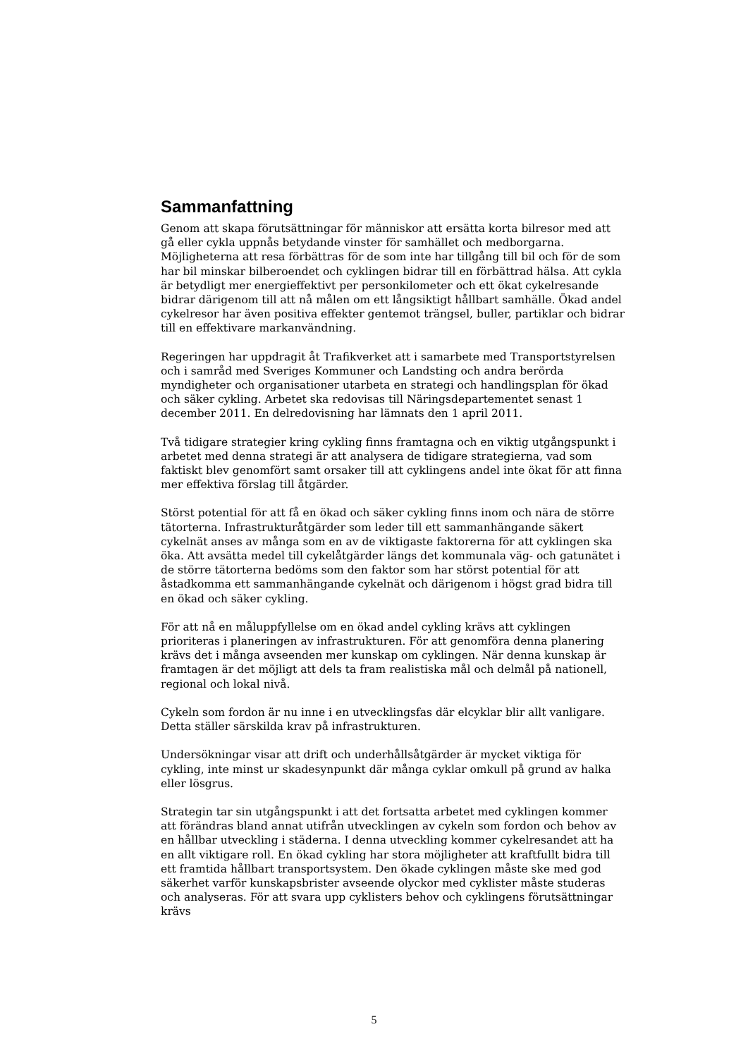Sammanfattning
Genom att skapa förutsättningar för människor att ersätta korta bilresor med att gå eller cykla uppnås betydande vinster för samhället och medborgarna. Möjligheterna att resa förbättras för de som inte har tillgång till bil och för de som har bil minskar bilberoendet och cyklingen bidrar till en förbättrad hälsa. Att cykla är betydligt mer energieffektivt per personkilometer och ett ökat cykelresande bidrar därigenom till att nå målen om ett långsiktigt hållbart samhälle. Ökad andel cykelresor har även positiva effekter gentemot trängsel, buller, partiklar och bidrar till en effektivare markanvändning.
Regeringen har uppdragit åt Trafikverket att i samarbete med Transportstyrelsen och i samråd med Sveriges Kommuner och Landsting och andra berörda myndigheter och organisationer utarbeta en strategi och handlingsplan för ökad och säker cykling. Arbetet ska redovisas till Näringsdepartementet senast 1 december 2011. En delredovisning har lämnats den 1 april 2011.
Två tidigare strategier kring cykling finns framtagna och en viktig utgångspunkt i arbetet med denna strategi är att analysera de tidigare strategierna, vad som faktiskt blev genomfört samt orsaker till att cyklingens andel inte ökat för att finna mer effektiva förslag till åtgärder.
Störst potential för att få en ökad och säker cykling finns inom och nära de större tätorterna. Infrastrukturåtgärder som leder till ett sammanhängande säkert cykelnät anses av många som en av de viktigaste faktorerna för att cyklingen ska öka. Att avsätta medel till cykelåtgärder längs det kommunala väg- och gatunätet i de större tätorterna bedöms som den faktor som har störst potential för att åstadkomma ett sammanhängande cykelnät och därigenom i högst grad bidra till en ökad och säker cykling.
För att nå en måluppfyllelse om en ökad andel cykling krävs att cyklingen prioriteras i planeringen av infrastrukturen. För att genomföra denna planering krävs det i många avseenden mer kunskap om cyklingen. När denna kunskap är framtagen är det möjligt att dels ta fram realistiska mål och delmål på nationell, regional och lokal nivå.
Cykeln som fordon är nu inne i en utvecklingsfas där elcyklar blir allt vanligare. Detta ställer särskilda krav på infrastrukturen.
Undersökningar visar att drift och underhållsåtgärder är mycket viktiga för cykling, inte minst ur skadesynpunkt där många cyklar omkull på grund av halka eller lösgrus.
Strategin tar sin utgångspunkt i att det fortsatta arbetet med cyklingen kommer att förändras bland annat utifrån utvecklingen av cykeln som fordon och behov av en hållbar utveckling i städerna. I denna utveckling kommer cykelresandet att ha en allt viktigare roll. En ökad cykling har stora möjligheter att kraftfullt bidra till ett framtida hållbart transportsystem. Den ökade cyklingen måste ske med god säkerhet varför kunskapsbrister avseende olyckor med cyklister måste studeras och analyseras. För att svara upp cyklisters behov och cyklingens förutsättningar krävs
5